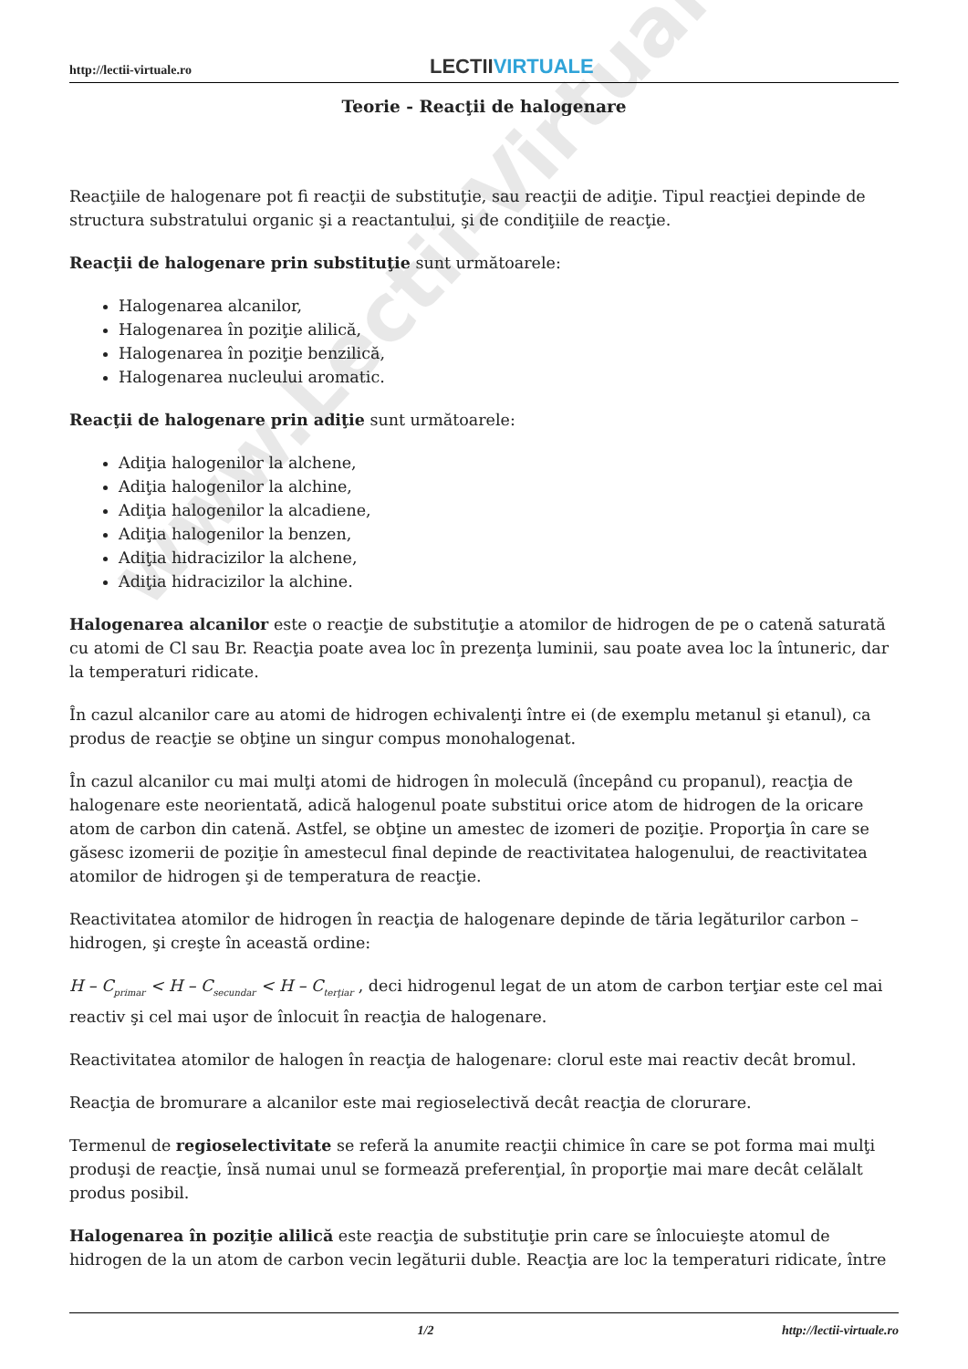www.Lectii-Virtuale.ro
http://lectii-virtuale.ro
LECTII VIRTUALE
Teorie - Reacţii de halogenare
Reacţiile de halogenare pot fi reacţii de substituţie, sau reacţii de adiţie. Tipul reacţiei depinde de structura substratului organic şi a reactantului, şi de condiţiile de reacţie.
Reacţii de halogenare prin substituţie sunt următoarele:
Halogenarea alcanilor,
Halogenarea în poziţie alilică,
Halogenarea în poziţie benzilică,
Halogenarea nucleului aromatic.
Reacţii de halogenare prin adiţie sunt următoarele:
Adiţia halogenilor la alchene,
Adiţia halogenilor la alchine,
Adiţia halogenilor la alcadiene,
Adiţia halogenilor la benzen,
Adiţia hidracizilor la alchene,
Adiţia hidracizilor la alchine.
Halogenarea alcanilor este o reacţie de substituţie a atomilor de hidrogen de pe o catenă saturată cu atomi de Cl sau Br. Reacţia poate avea loc în prezenţa luminii, sau poate avea loc la întuneric, dar la temperaturi ridicate.
În cazul alcanilor care au atomi de hidrogen echivalenţi între ei (de exemplu metanul şi etanul), ca produs de reacţie se obţine un singur compus monohalogenat.
În cazul alcanilor cu mai mulţi atomi de hidrogen în moleculă (începând cu propanul), reacţia de halogenare este neorientată, adică halogenul poate substitui orice atom de hidrogen de la oricare atom de carbon din catenă. Astfel, se obţine un amestec de izomeri de poziţie. Proporţia în care se găsesc izomerii de poziţie în amestecul final depinde de reactivitatea halogenului, de reactivitatea atomilor de hidrogen şi de temperatura de reacţie.
Reactivitatea atomilor de hidrogen în reacţia de halogenare depinde de tăria legăturilor carbon – hidrogen, şi creşte în această ordine:
H – C<sub>primar</sub> < H – C<sub>secundar</sub> < H – C<sub>terţiar</sub> , deci hidrogenul legat de un atom de carbon terţiar este cel mai reactiv şi cel mai uşor de înlocuit în reacţia de halogenare.
Reactivitatea atomilor de halogen în reacţia de halogenare: clorul este mai reactiv decât bromul.
Reacţia de bromurare a alcanilor este mai regioselectivă decât reacţia de clorurare.
Termenul de regioselectivitate se referă la anumite reacţii chimice în care se pot forma mai mulţi produşi de reacţie, însă numai unul se formează preferenţial, în proporţie mai mare decât celălalt produs posibil.
Halogenarea în poziţie alilică este reacţia de substituţie prin care se înlocuieşte atomul de hidrogen de la un atom de carbon vecin legăturii duble. Reacţia are loc la temperaturi ridicate, între
1/2 http://lectii-virtuale.ro